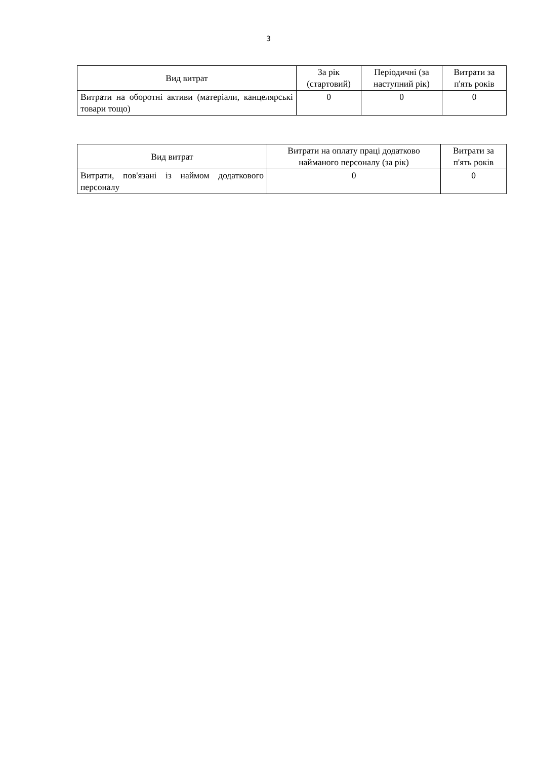3
| Вид витрат | За рік (стартовий) | Періодичні (за наступний рік) | Витрати за п'ять років |
| --- | --- | --- | --- |
| Витрати на оборотні активи (матеріали, канцелярські товари тощо) | 0 | 0 | 0 |
| Вид витрат | Витрати на оплату праці додатково найманого персоналу (за рік) | Витрати за п'ять років |
| --- | --- | --- |
| Витрати, пов'язані із наймом додаткового персоналу | 0 | 0 |